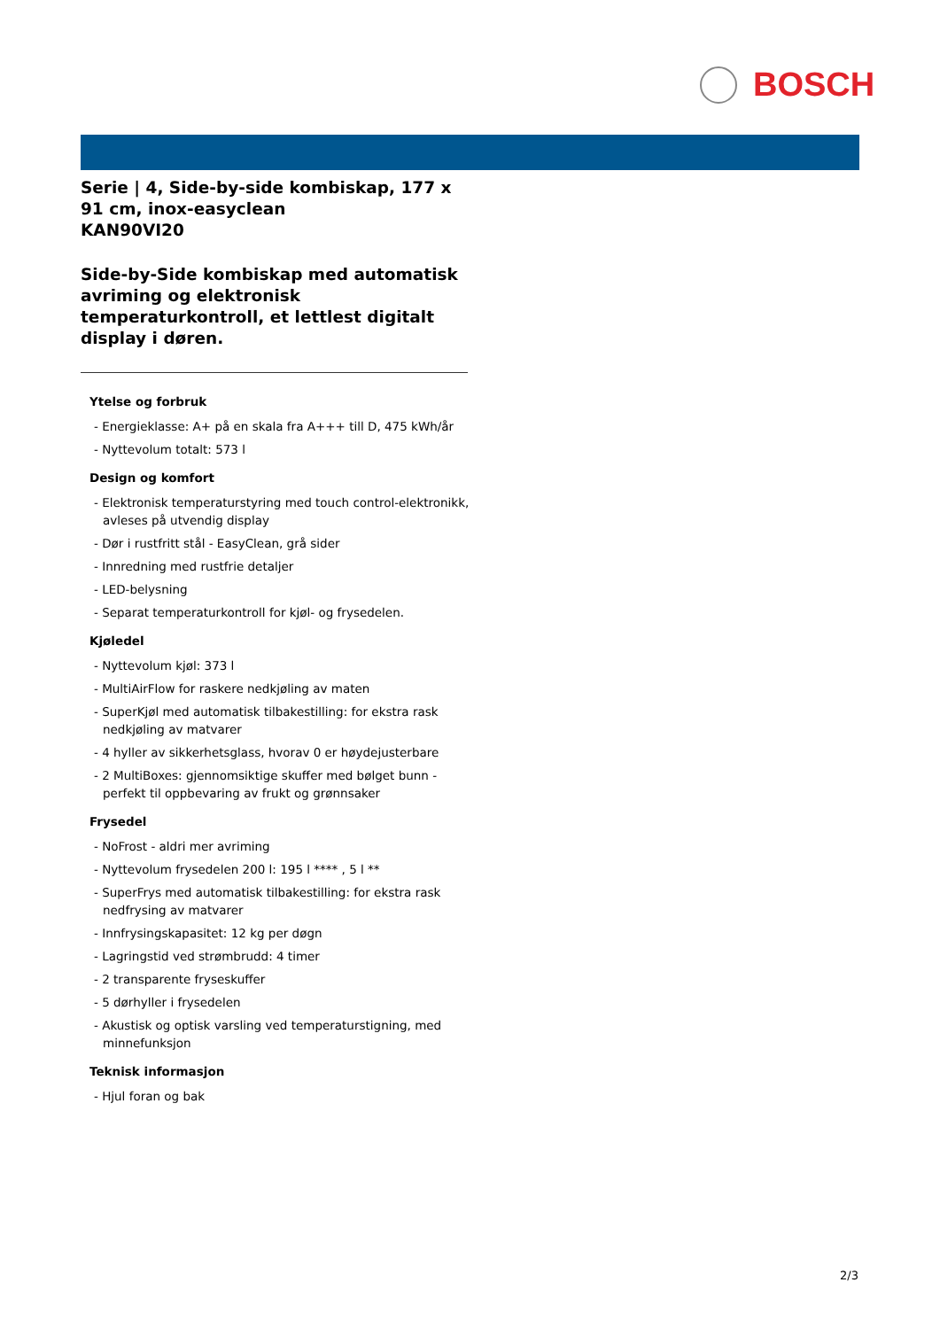BOSCH
Serie | 4, Side-by-side kombiskap, 177 x 91 cm, inox-easyclean
KAN90VI20
Side-by-Side kombiskap med automatisk avriming og elektronisk temperaturkontroll, et lettlest digitalt display i døren.
Ytelse og forbruk
- Energieklasse: A+ på en skala fra A+++ till D, 475 kWh/år
- Nyttevolum totalt: 573 l
Design og komfort
- Elektronisk temperaturstyring med touch control-elektronikk, avleses på utvendig display
- Dør i rustfritt stål - EasyClean, grå sider
- Innredning med rustfrie detaljer
- LED-belysning
- Separat temperaturkontroll for kjøl- og frysedelen.
Kjøledel
- Nyttevolum kjøl: 373 l
- MultiAirFlow for raskere nedkjøling av maten
- SuperKjøl med automatisk tilbakestilling: for ekstra rask nedkjøling av matvarer
- 4 hyller av sikkerhetsglass, hvorav 0 er høydejusterbare
- 2 MultiBoxes: gjennomsiktige skuffer med bølget bunn - perfekt til oppbevaring av frukt og grønnsaker
Frysedel
- NoFrost - aldri mer avriming
- Nyttevolum frysedelen 200 l: 195 l **** , 5 l **
- SuperFrys med automatisk tilbakestilling: for ekstra rask nedfrysing av matvarer
- Innfrysingskapasitet: 12 kg per døgn
- Lagringstid ved strømbrudd: 4 timer
- 2 transparente fryseskuffer
- 5 dørhyller i frysedelen
- Akustisk og optisk varsling ved temperaturstigning, med minnefunksjon
Teknisk informasjon
- Hjul foran og bak
2/3